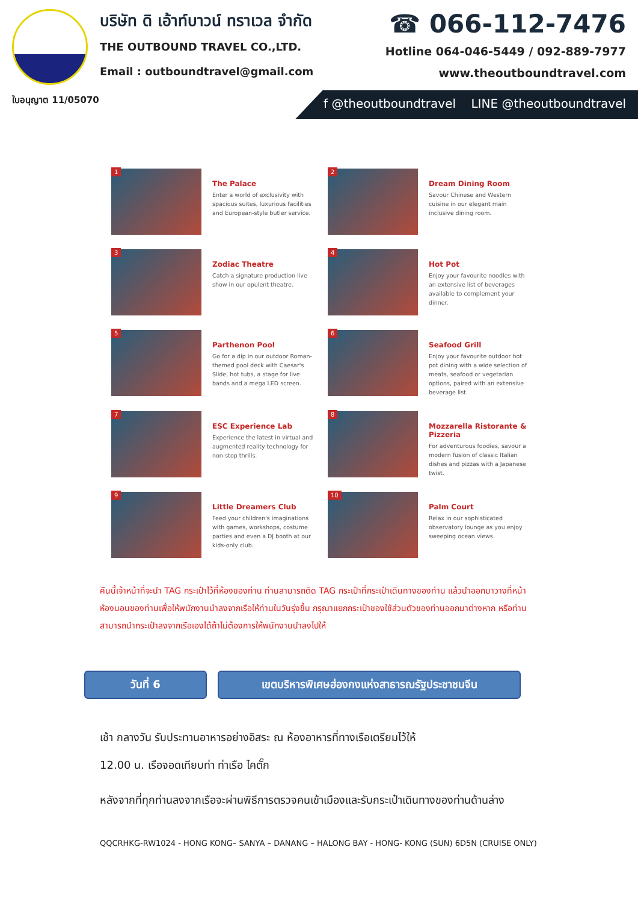ใบอนุญาต 11/05070
บริษัท ดิ เอ้าท์บาวน์ ทราเวล จำกัด
THE OUTBOUND TRAVEL CO.,LTD.
Email : outboundtravel@gmail.com
☎ 066-112-7476
Hotline 064-046-5449 / 092-889-7977
www.theoutboundtravel.com
f @theoutboundtravel LINE @theoutboundtravel
1
The Palace
Enter a world of exclusivity with spacious suites, luxurious facilities and European-style butler service.
2
Dream Dining Room
Savour Chinese and Western cuisine in our elegant main inclusive dining room.
3
Zodiac Theatre
Catch a signature production live show in our opulent theatre.
4
Hot Pot
Enjoy your favourite noodles with an extensive list of beverages available to complement your dinner.
5
Parthenon Pool
Go for a dip in our outdoor Roman-themed pool deck with Caesar's Slide, hot tubs, a stage for live bands and a mega LED screen.
6
Seafood Grill
Enjoy your favourite outdoor hot pot dining with a wide selection of meats, seafood or vegetarian options, paired with an extensive beverage list.
7
ESC Experience Lab
Experience the latest in virtual and augmented reality technology for non-stop thrills.
8
Mozzarella Ristorante & Pizzeria
For adventurous foodies, savour a modern fusion of classic Italian dishes and pizzas with a Japanese twist.
9
Little Dreamers Club
Feed your children's imaginations with games, workshops, costume parties and even a DJ booth at our kids-only club.
10
Palm Court
Relax in our sophisticated observatory lounge as you enjoy sweeping ocean views.
คืนนี้เจ้าหน้าที่จะนำ TAG กระเป๋าไว้ที่ห้องของท่าน ท่านสามารถติด TAG กระเป๋าที่กระเป๋าเดินทางของท่าน แล้วนำออกมาวางที่หน้าห้องนอนของท่านเพื่อให้พนักงานนำลงจากเรือให้ท่านในวันรุ่งขึ้น กรุณาแยกกระเป๋าของใช้ส่วนตัวของท่านออกมาต่างหาก หรือท่านสามารถนำกระเป๋าลงจากเรือเองได้ถ้าไม่ต้องการให้พนักงานนำลงไปให้
วันที่ 6 เขตบริหารพิเศษฮ่องกงแห่งสาธารณรัฐประชาชนจีน
เช้า กลางวัน รับประทานอาหารอย่างอิสระ ณ ห้องอาหารที่ทางเรือเตรียมไว้ให้
12.00 น. เรือจอดเทียบท่า ท่าเรือ ไคตั๊ก
หลังจากที่ทุกท่านลงจากเรือจะผ่านพิธีการตรวจคนเข้าเมืองและรับกระเป๋าเดินทางของท่านด้านล่าง
QQCRHKG-RW1024 - HONG KONG– SANYA – DANANG – HALONG BAY - HONG- KONG (SUN) 6D5N (CRUISE ONLY)